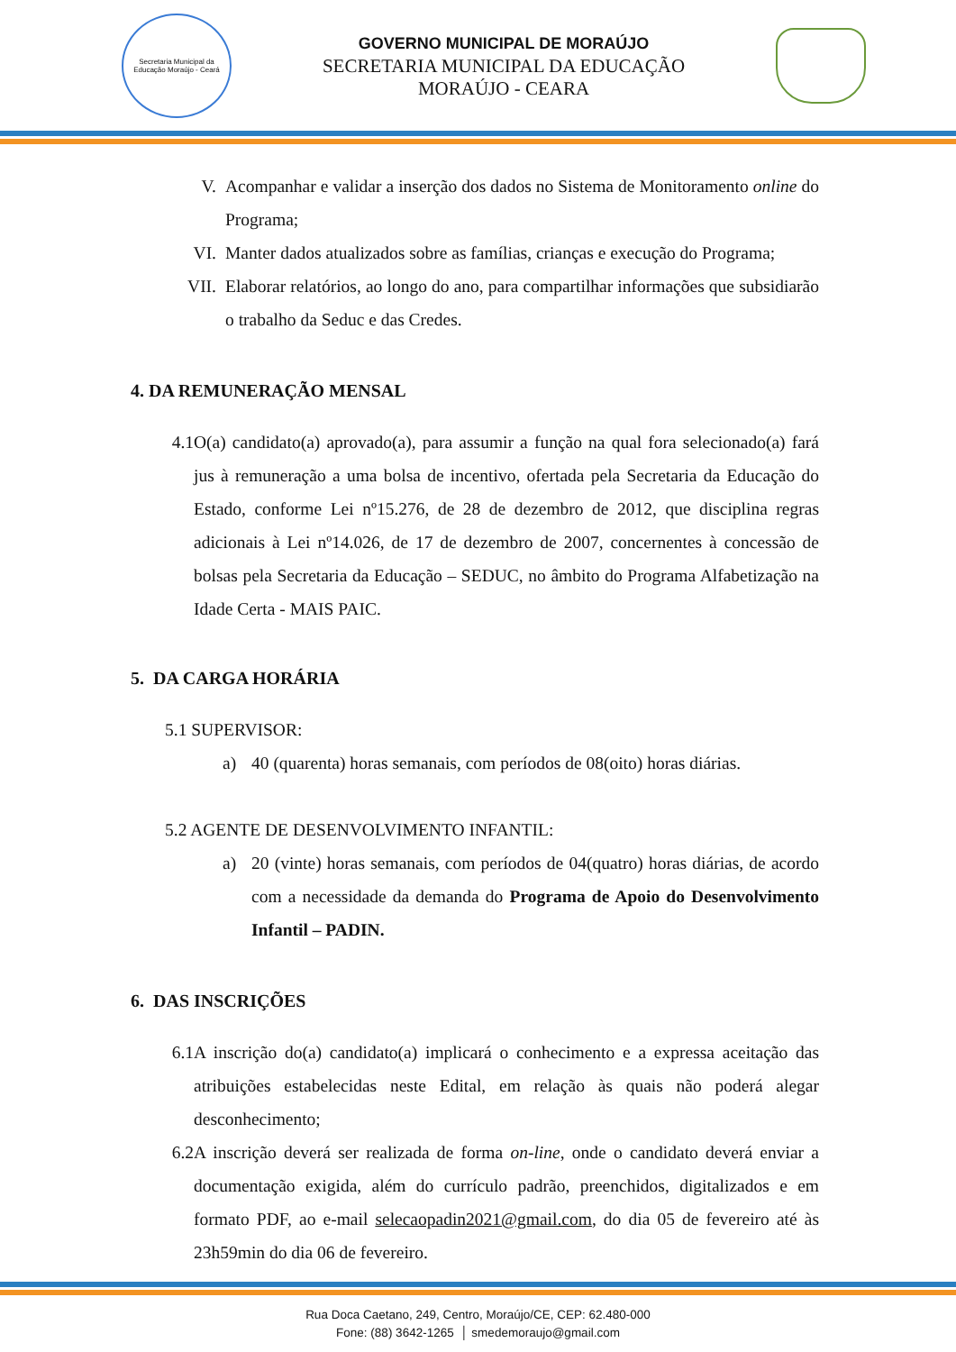Secretaria Municipal da Educação Moraújo - Ceará
GOVERNO MUNICIPAL DE MORAÚJO
SECRETARIA MUNICIPAL DA EDUCAÇÃO
MORAÚJO - CEARA
V. Acompanhar e validar a inserção dos dados no Sistema de Monitoramento online do Programa;
VI. Manter dados atualizados sobre as famílias, crianças e execução do Programa;
VII. Elaborar relatórios, ao longo do ano, para compartilhar informações que subsidiarão o trabalho da Seduc e das Credes.
4. DA REMUNERAÇÃO MENSAL
4.1
O(a) candidato(a) aprovado(a), para assumir a função na qual fora selecionado(a) fará jus à remuneração a uma bolsa de incentivo, ofertada pela Secretaria da Educação do Estado, conforme Lei nº15.276, de 28 de dezembro de 2012, que disciplina regras adicionais à Lei nº14.026, de 17 de dezembro de 2007, concernentes à concessão de bolsas pela Secretaria da Educação – SEDUC, no âmbito do Programa Alfabetização na Idade Certa - MAIS PAIC.
5. DA CARGA HORÁRIA
5.1 SUPERVISOR:
a) 40 (quarenta) horas semanais, com períodos de 08(oito) horas diárias.
5.2 AGENTE DE DESENVOLVIMENTO INFANTIL:
a) 20 (vinte) horas semanais, com períodos de 04(quatro) horas diárias, de acordo com a necessidade da demanda do Programa de Apoio do Desenvolvimento Infantil – PADIN.
6. DAS INSCRIÇÕES
6.1
A inscrição do(a) candidato(a) implicará o conhecimento e a expressa aceitação das atribuições estabelecidas neste Edital, em relação às quais não poderá alegar desconhecimento;
6.2
A inscrição deverá ser realizada de forma on-line, onde o candidato deverá enviar a documentação exigida, além do currículo padrão, preenchidos, digitalizados e em formato PDF, ao e-mail selecaopadin2021@gmail.com, do dia 05 de fevereiro até às 23h59min do dia 06 de fevereiro.
Rua Doca Caetano, 249, Centro, Moraújo/CE, CEP: 62.480-000
Fone: (88) 3642-1265 │ smedemoraujo@gmail.com